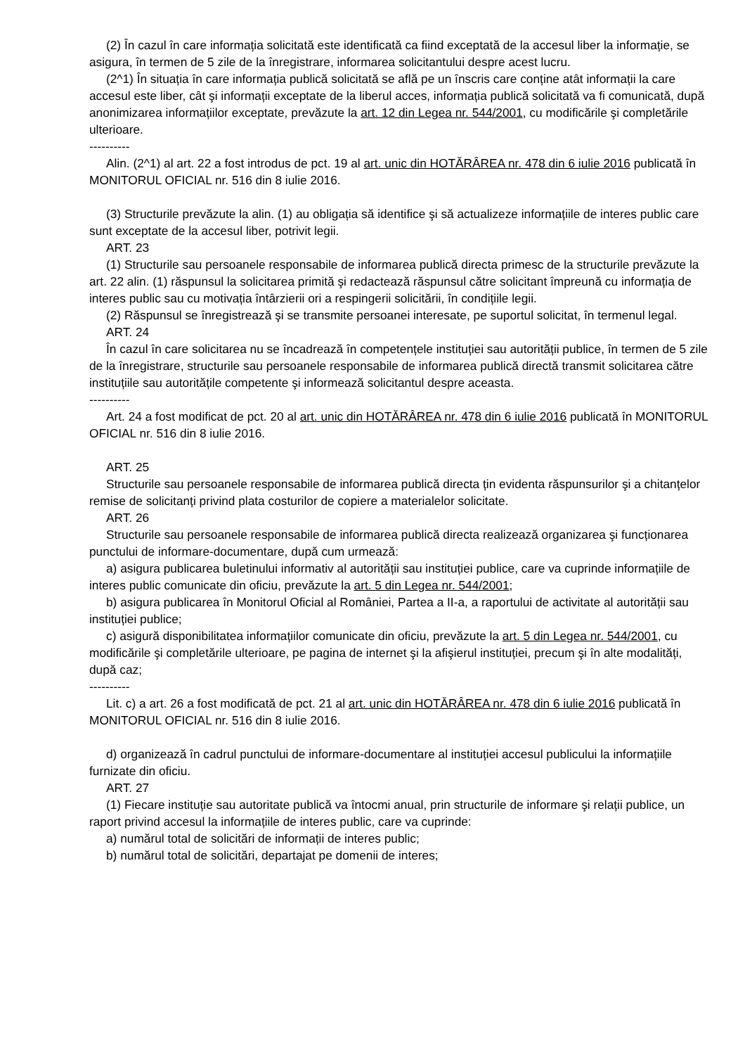(2) În cazul în care informația solicitată este identificată ca fiind exceptată de la accesul liber la informație, se asigura, în termen de 5 zile de la înregistrare, informarea solicitantului despre acest lucru.
(2^1) În situația în care informația publică solicitată se află pe un înscris care conține atât informații la care accesul este liber, cât şi informații exceptate de la liberul acces, informația publică solicitată va fi comunicată, după anonimizarea informațiilor exceptate, prevăzute la art. 12 din Legea nr. 544/2001, cu modificările şi completările ulterioare.
----------
Alin. (2^1) al art. 22 a fost introdus de pct. 19 al art. unic din HOTĂRÂREA nr. 478 din 6 iulie 2016 publicată în MONITORUL OFICIAL nr. 516 din 8 iulie 2016.
(3) Structurile prevăzute la alin. (1) au obligația să identifice şi să actualizeze informațiile de interes public care sunt exceptate de la accesul liber, potrivit legii.
ART. 23
(1) Structurile sau persoanele responsabile de informarea publică directa primesc de la structurile prevăzute la art. 22 alin. (1) răspunsul la solicitarea primită şi redactează răspunsul către solicitant împreună cu informația de interes public sau cu motivația întârzierii ori a respingerii solicitării, în condițiile legii.
(2) Răspunsul se înregistrează şi se transmite persoanei interesate, pe suportul solicitat, în termenul legal.
ART. 24
În cazul în care solicitarea nu se încadrează în competențele instituției sau autorității publice, în termen de 5 zile de la înregistrare, structurile sau persoanele responsabile de informarea publică directă transmit solicitarea către instituțiile sau autoritățile competente şi informează solicitantul despre aceasta.
----------
Art. 24 a fost modificat de pct. 20 al art. unic din HOTĂRÂREA nr. 478 din 6 iulie 2016 publicată în MONITORUL OFICIAL nr. 516 din 8 iulie 2016.
ART. 25
Structurile sau persoanele responsabile de informarea publică directa țin evidenta răspunsurilor şi a chitanțelor remise de solicitanți privind plata costurilor de copiere a materialelor solicitate.
ART. 26
Structurile sau persoanele responsabile de informarea publică directa realizează organizarea şi funcționarea punctului de informare-documentare, după cum urmează:
a) asigura publicarea buletinului informativ al autorității sau instituției publice, care va cuprinde informațiile de interes public comunicate din oficiu, prevăzute la art. 5 din Legea nr. 544/2001;
b) asigura publicarea în Monitorul Oficial al României, Partea a II-a, a raportului de activitate al autorității sau instituției publice;
c) asigură disponibilitatea informațiilor comunicate din oficiu, prevăzute la art. 5 din Legea nr. 544/2001, cu modificările şi completările ulterioare, pe pagina de internet şi la afişierul instituției, precum şi în alte modalități, după caz;
----------
Lit. c) a art. 26 a fost modificată de pct. 21 al art. unic din HOTĂRÂREA nr. 478 din 6 iulie 2016 publicată în MONITORUL OFICIAL nr. 516 din 8 iulie 2016.
d) organizează în cadrul punctului de informare-documentare al instituției accesul publicului la informațiile furnizate din oficiu.
ART. 27
(1) Fiecare instituție sau autoritate publică va întocmi anual, prin structurile de informare şi relații publice, un raport privind accesul la informațiile de interes public, care va cuprinde:
a) numărul total de solicitări de informații de interes public;
b) numărul total de solicitări, departajat pe domenii de interes;